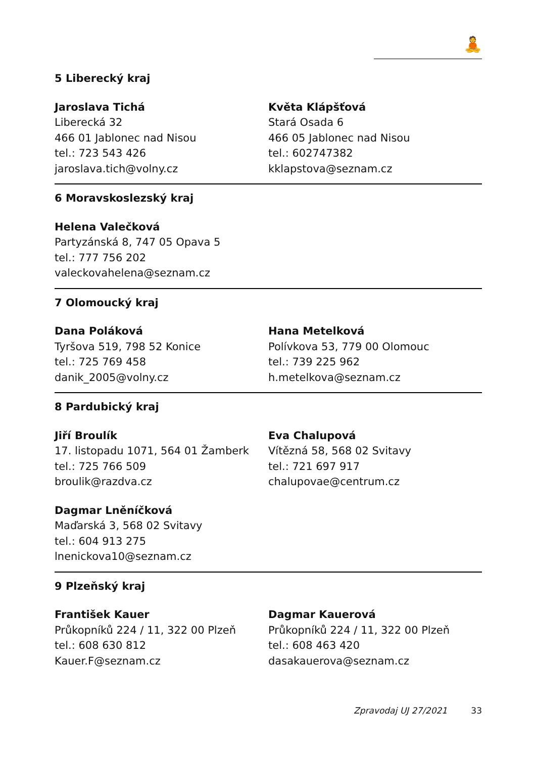🧘
5 Liberecký kraj
Jaroslava Tichá
Liberecká 32
466 01 Jablonec nad Nisou
tel.: 723 543 426
jaroslava.tich@volny.cz
Květa Klápšťová
Stará Osada 6
466 05 Jablonec nad Nisou
tel.: 602747382
kklapstova@seznam.cz
6 Moravskoslezský kraj
Helena Valečková
Partyzánská 8, 747 05 Opava 5
tel.: 777 756 202
valeckovahelena@seznam.cz
7 Olomoucký kraj
Dana Poláková
Tyršova 519, 798 52 Konice
tel.: 725 769 458
danik_2005@volny.cz
Hana Metelková
Polívkova 53, 779 00 Olomouc
tel.: 739 225 962
h.metelkova@seznam.cz
8 Pardubický kraj
Jiří Broulík
17. listopadu 1071, 564 01 Žamberk
tel.: 725 766 509
broulik@razdva.cz
Eva Chalupová
Vítězná 58, 568 02 Svitavy
tel.: 721 697 917
chalupovae@centrum.cz
Dagmar Lněníčková
Maďarská 3, 568 02 Svitavy
tel.: 604 913 275
lnenickova10@seznam.cz
9 Plzeňský kraj
František Kauer
Průkopníků 224 / 11, 322 00 Plzeň
tel.: 608 630 812
Kauer.F@seznam.cz
Dagmar Kauerová
Průkopníků 224 / 11, 322 00 Plzeň
tel.: 608 463 420
dasakauerova@seznam.cz
Zpravodaj UJ 27/2021 33